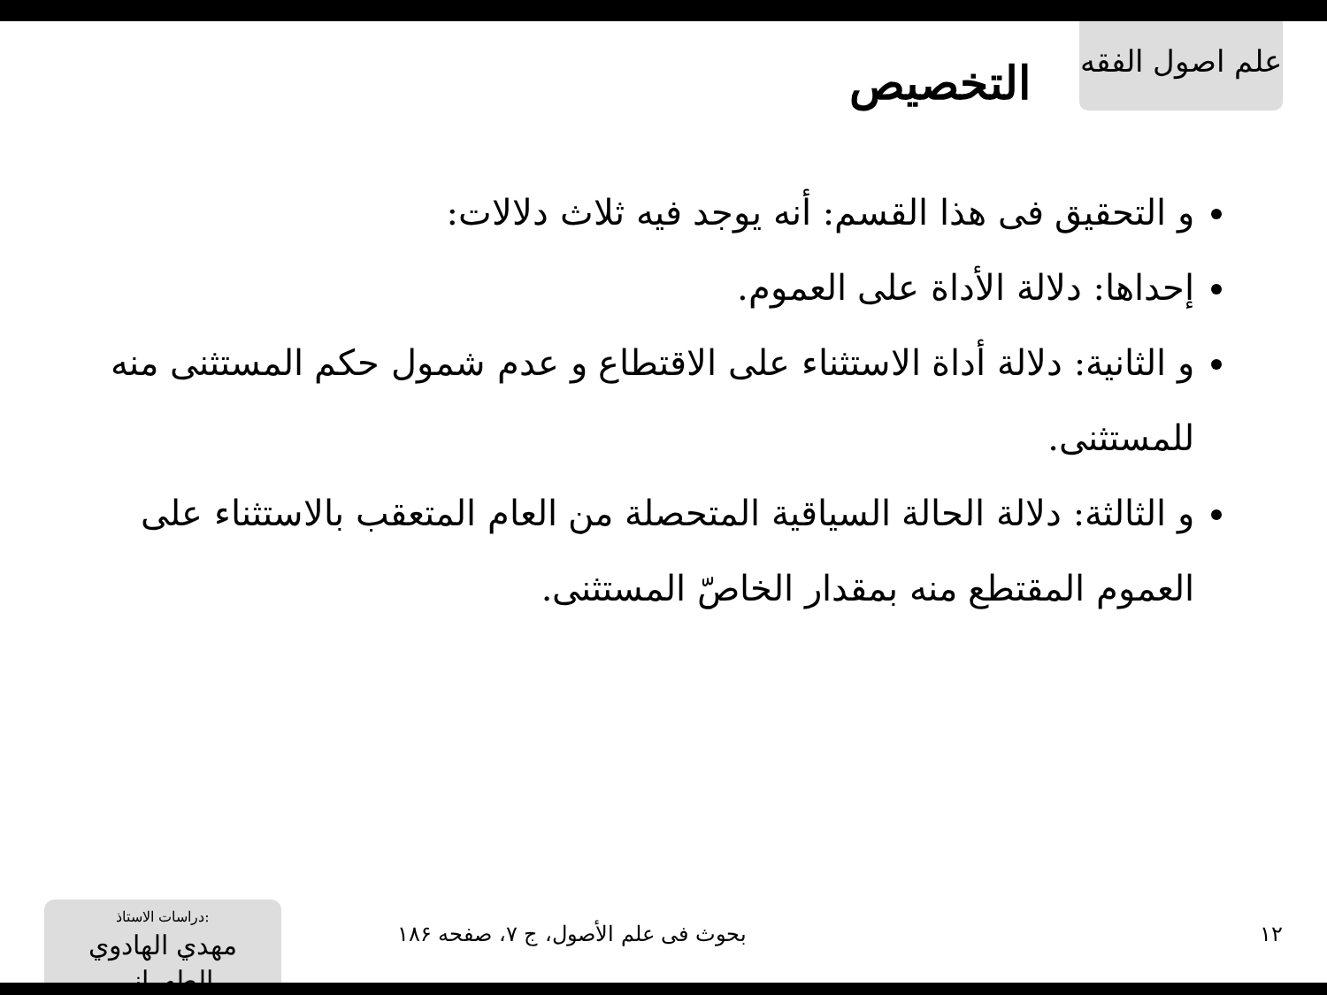علم اصول الفقه
التخصيص
و التحقيق فى هذا القسم: أنه يوجد فيه ثلاث دلالات:
إحداها: دلالة الأداة على العموم.
و الثانية: دلالة أداة الاستثناء على الاقتطاع و عدم شمول حكم المستثنى منه للمستثنى.
و الثالثة: دلالة الحالة السياقية المتحصلة من العام المتعقب بالاستثناء على العموم المقتطع منه بمقدار الخاصّ المستثنى.
١٢ بحوث فى علم الأصول، ج ٧، صفحه ١٨۶
دراسات الاستاذ:
مهدي الهادوي الطهراني